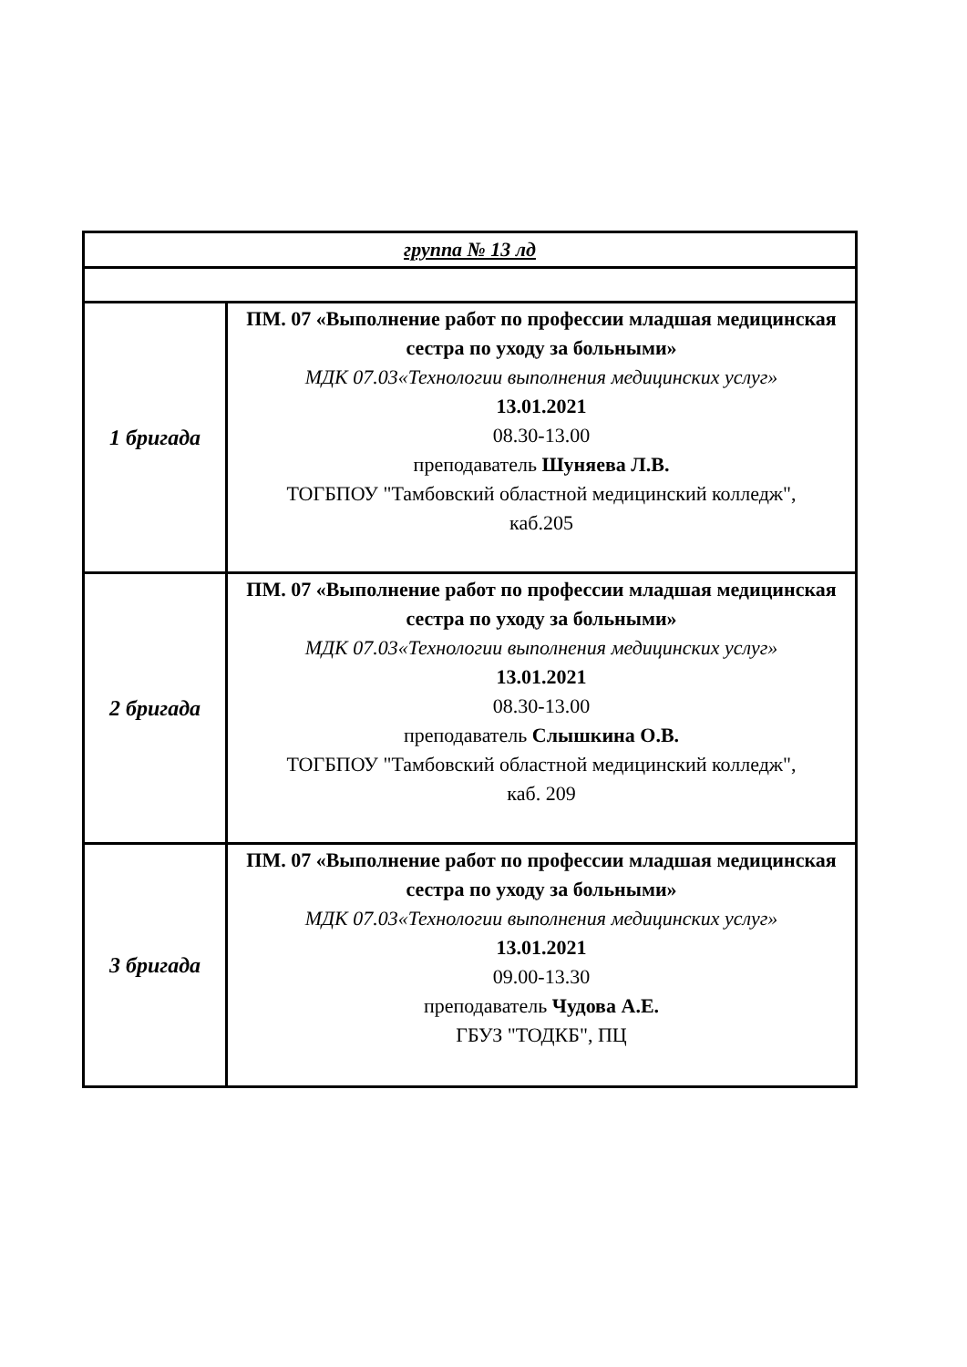| группа № 13 лд | |
| 1 бригада | ПМ. 07 «Выполнение работ по профессии младшая медицинская сестра по уходу за больными» МДК 07.03«Технологии выполнения медицинских услуг» 13.01.2021 08.30-13.00 преподаватель Шуняева Л.В. ТОГБПОУ "Тамбовский областной медицинский колледж", каб.205 |
| 2 бригада | ПМ. 07 «Выполнение работ по профессии младшая медицинская сестра по уходу за больными» МДК 07.03«Технологии выполнения медицинских услуг» 13.01.2021 08.30-13.00 преподаватель Слышкина О.В. ТОГБПОУ "Тамбовский областной медицинский колледж", каб. 209 |
| 3 бригада | ПМ. 07 «Выполнение работ по профессии младшая медицинская сестра по уходу за больными» МДК 07.03«Технологии выполнения медицинских услуг» 13.01.2021 09.00-13.30 преподаватель Чудова А.Е. ГБУЗ "ТОДКБ", ПЦ |